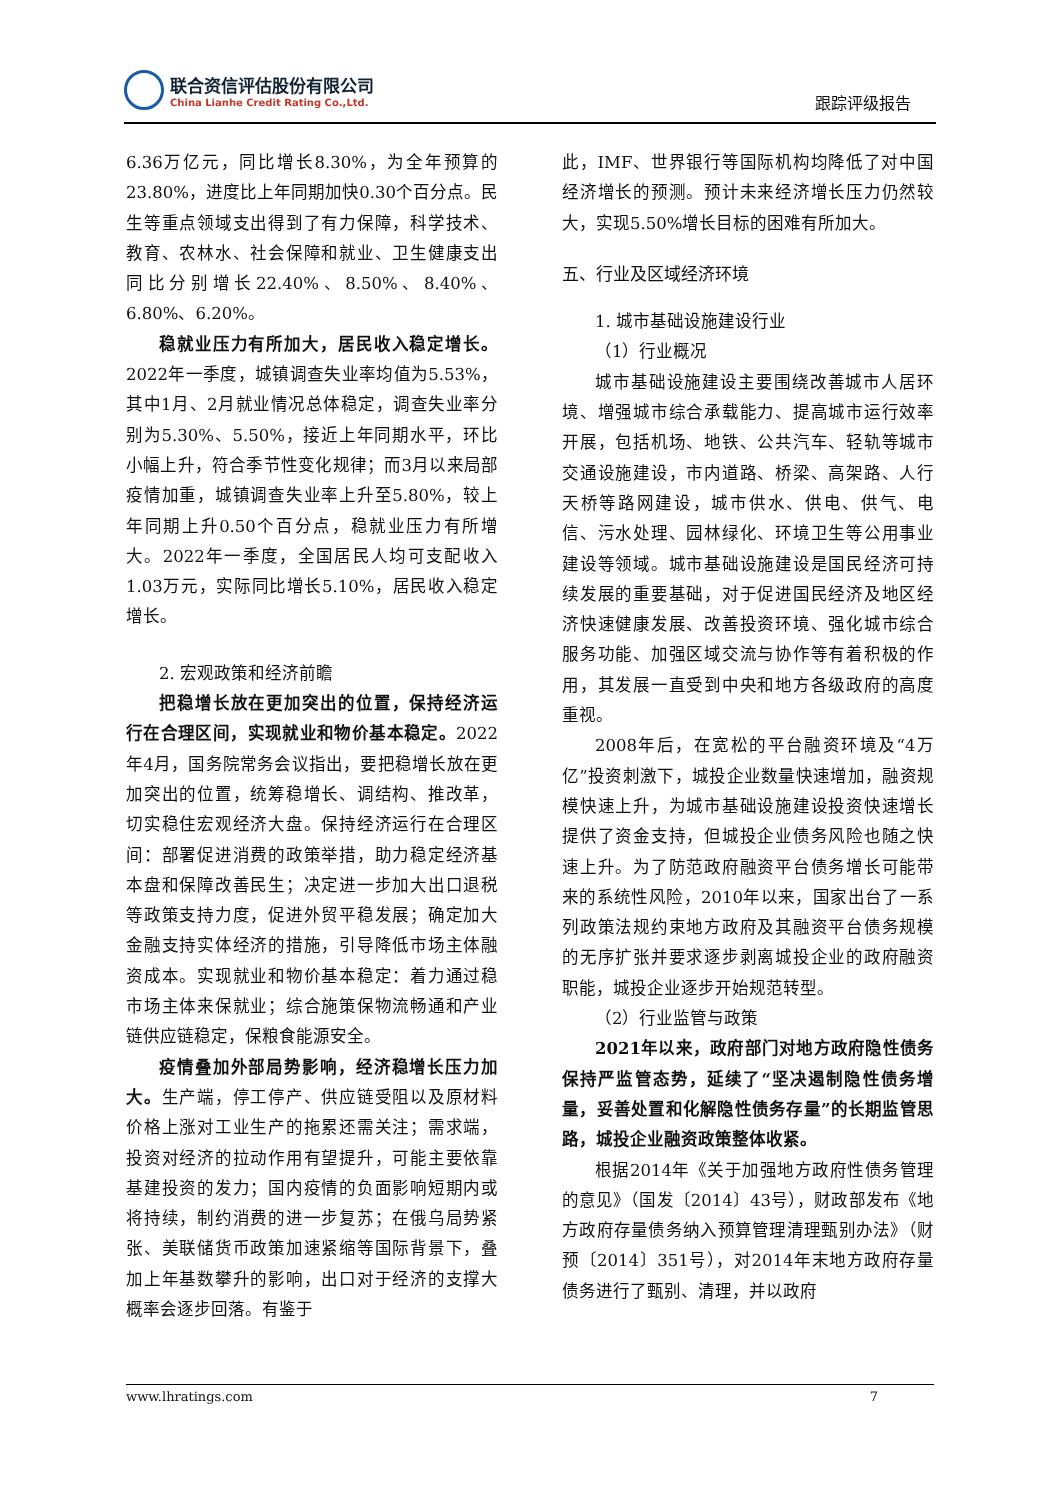联合资信评估股份有限公司
China Lianhe Credit Rating Co.,Ltd.
跟踪评级报告
6.36万亿元，同比增长8.30%，为全年预算的23.80%，进度比上年同期加快0.30个百分点。民生等重点领域支出得到了有力保障，科学技术、教育、农林水、社会保障和就业、卫生健康支出同比分别增长22.40%、8.50%、8.40%、6.80%、6.20%。
稳就业压力有所加大，居民收入稳定增长。2022年一季度，城镇调查失业率均值为5.53%，其中1月、2月就业情况总体稳定，调查失业率分别为5.30%、5.50%，接近上年同期水平，环比小幅上升，符合季节性变化规律；而3月以来局部疫情加重，城镇调查失业率上升至5.80%，较上年同期上升0.50个百分点，稳就业压力有所增大。2022年一季度，全国居民人均可支配收入1.03万元，实际同比增长5.10%，居民收入稳定增长。
2. 宏观政策和经济前瞻
把稳增长放在更加突出的位置，保持经济运行在合理区间，实现就业和物价基本稳定。2022年4月，国务院常务会议指出，要把稳增长放在更加突出的位置，统筹稳增长、调结构、推改革，切实稳住宏观经济大盘。保持经济运行在合理区间：部署促进消费的政策举措，助力稳定经济基本盘和保障改善民生；决定进一步加大出口退税等政策支持力度，促进外贸平稳发展；确定加大金融支持实体经济的措施，引导降低市场主体融资成本。实现就业和物价基本稳定：着力通过稳市场主体来保就业；综合施策保物流畅通和产业链供应链稳定，保粮食能源安全。
疫情叠加外部局势影响，经济稳增长压力加大。生产端，停工停产、供应链受阻以及原材料价格上涨对工业生产的拖累还需关注；需求端，投资对经济的拉动作用有望提升，可能主要依靠基建投资的发力；国内疫情的负面影响短期内或将持续，制约消费的进一步复苏；在俄乌局势紧张、美联储货币政策加速紧缩等国际背景下，叠加上年基数攀升的影响，出口对于经济的支撑大概率会逐步回落。有鉴于
此，IMF、世界银行等国际机构均降低了对中国经济增长的预测。预计未来经济增长压力仍然较大，实现5.50%增长目标的困难有所加大。
五、行业及区域经济环境
1. 城市基础设施建设行业
（1）行业概况
城市基础设施建设主要围绕改善城市人居环境、增强城市综合承载能力、提高城市运行效率开展，包括机场、地铁、公共汽车、轻轨等城市交通设施建设，市内道路、桥梁、高架路、人行天桥等路网建设，城市供水、供电、供气、电信、污水处理、园林绿化、环境卫生等公用事业建设等领域。城市基础设施建设是国民经济可持续发展的重要基础，对于促进国民经济及地区经济快速健康发展、改善投资环境、强化城市综合服务功能、加强区域交流与协作等有着积极的作用，其发展一直受到中央和地方各级政府的高度重视。
2008年后，在宽松的平台融资环境及“4万亿”投资刺激下，城投企业数量快速增加，融资规模快速上升，为城市基础设施建设投资快速增长提供了资金支持，但城投企业债务风险也随之快速上升。为了防范政府融资平台债务增长可能带来的系统性风险，2010年以来，国家出台了一系列政策法规约束地方政府及其融资平台债务规模的无序扩张并要求逐步剥离城投企业的政府融资职能，城投企业逐步开始规范转型。
（2）行业监管与政策
2021年以来，政府部门对地方政府隐性债务保持严监管态势，延续了“坚决遏制隐性债务增量，妥善处置和化解隐性债务存量”的长期监管思路，城投企业融资政策整体收紧。
根据2014年《关于加强地方政府性债务管理的意见》（国发〔2014〕43号），财政部发布《地方政府存量债务纳入预算管理清理甄别办法》（财预〔2014〕351号），对2014年末地方政府存量债务进行了甄别、清理，并以政府
www.lhratings.com 7